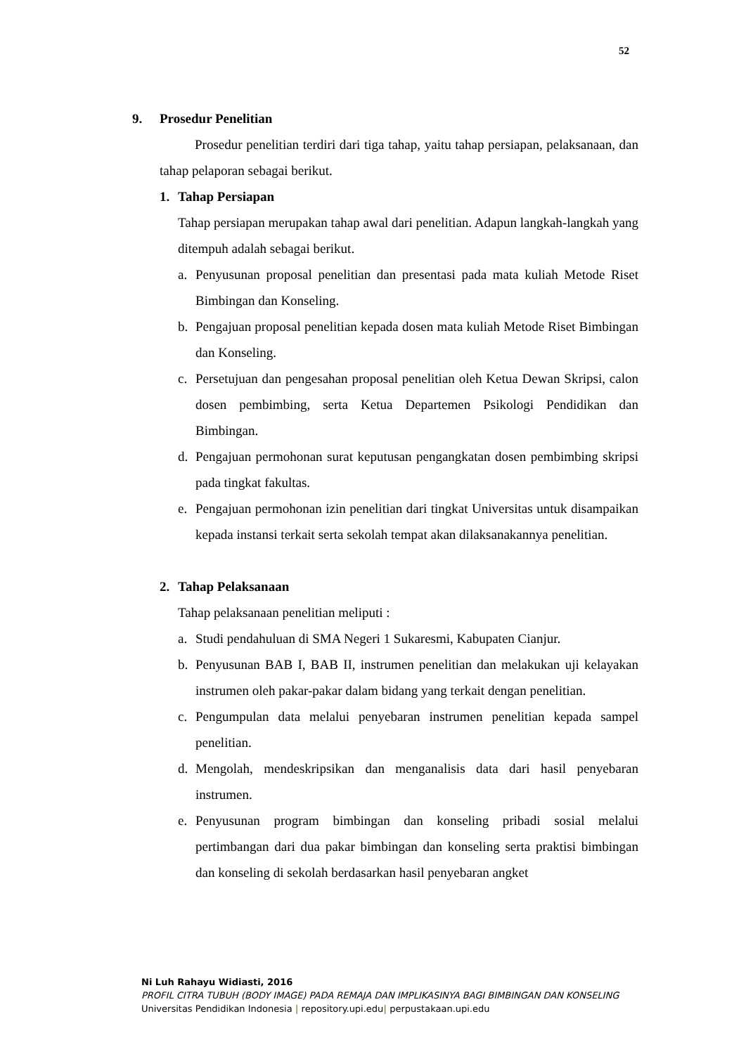52
9. Prosedur Penelitian
Prosedur penelitian terdiri dari tiga tahap, yaitu tahap persiapan, pelaksanaan, dan tahap pelaporan sebagai berikut.
1. Tahap Persiapan
Tahap persiapan merupakan tahap awal dari penelitian. Adapun langkah-langkah yang ditempuh adalah sebagai berikut.
a. Penyusunan proposal penelitian dan presentasi pada mata kuliah Metode Riset Bimbingan dan Konseling.
b. Pengajuan proposal penelitian kepada dosen mata kuliah Metode Riset Bimbingan dan Konseling.
c. Persetujuan dan pengesahan proposal penelitian oleh Ketua Dewan Skripsi, calon dosen pembimbing, serta Ketua Departemen Psikologi Pendidikan dan Bimbingan.
d. Pengajuan permohonan surat keputusan pengangkatan dosen pembimbing skripsi pada tingkat fakultas.
e. Pengajuan permohonan izin penelitian dari tingkat Universitas untuk disampaikan kepada instansi terkait serta sekolah tempat akan dilaksanakannya penelitian.
2. Tahap Pelaksanaan
Tahap pelaksanaan penelitian meliputi :
a. Studi pendahuluan di SMA Negeri 1 Sukaresmi, Kabupaten Cianjur.
b. Penyusunan BAB I, BAB II, instrumen penelitian dan melakukan uji kelayakan instrumen oleh pakar-pakar dalam bidang yang terkait dengan penelitian.
c. Pengumpulan data melalui penyebaran instrumen penelitian kepada sampel penelitian.
d. Mengolah, mendeskripsikan dan menganalisis data dari hasil penyebaran instrumen.
e. Penyusunan program bimbingan dan konseling pribadi sosial melalui pertimbangan dari dua pakar bimbingan dan konseling serta praktisi bimbingan dan konseling di sekolah berdasarkan hasil penyebaran angket
Ni Luh Rahayu Widiasti, 2016
PROFIL CITRA TUBUH (BODY IMAGE) PADA REMAJA DAN IMPLIKASINYA BAGI BIMBINGAN DAN KONSELING
Universitas Pendidikan Indonesia | repository.upi.edu| perpustakaan.upi.edu